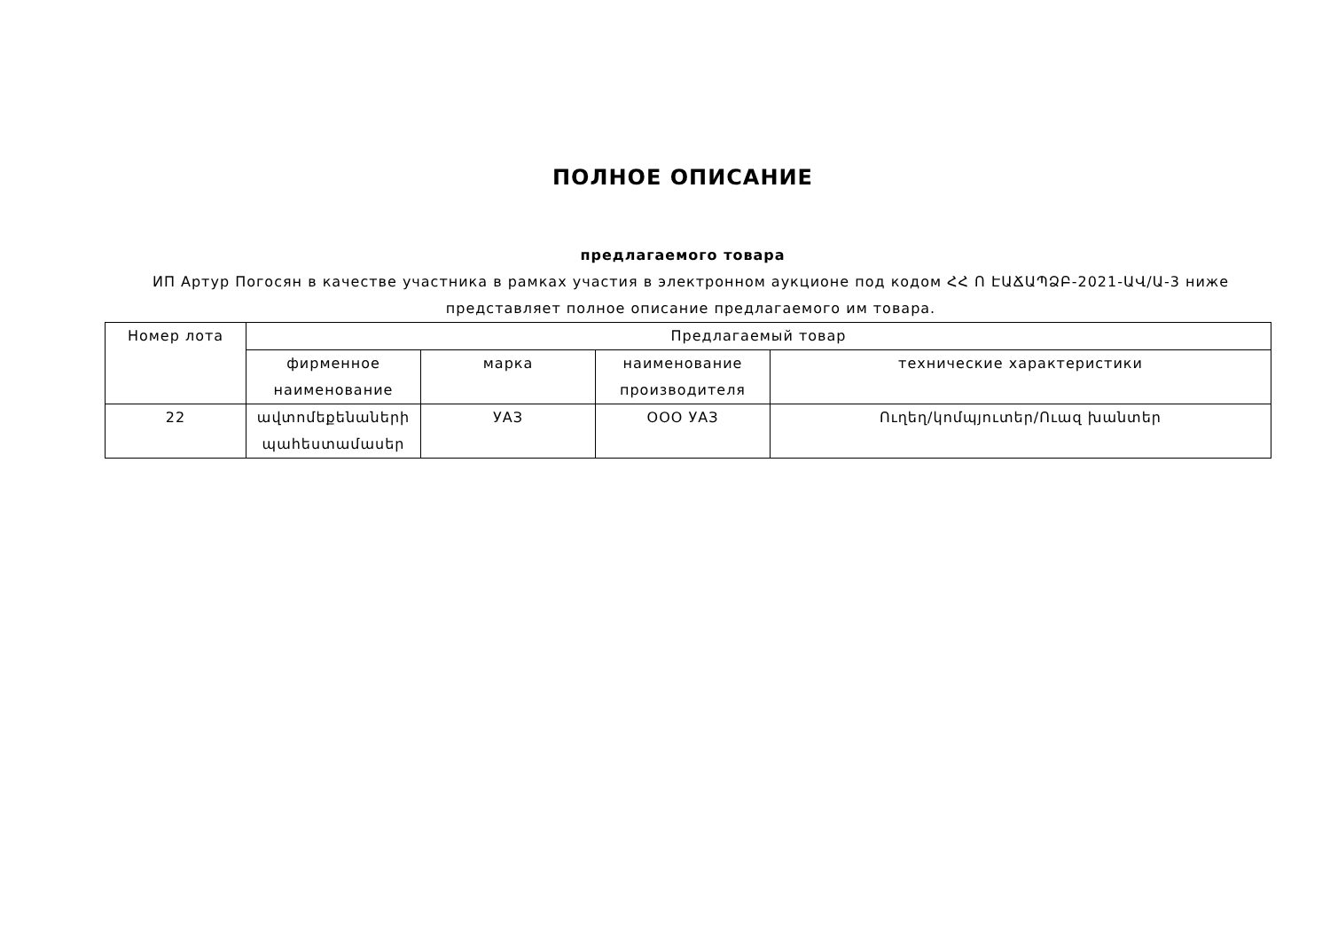ПОЛНОЕ ОПИСАНИЕ
предлагаемого товара
ИП Артур Погосян в качестве участника в рамках участия в электронном аукционе под кодом ՀՀ Ո ԷԱՃԱՊՁԲ-2021-ԱՎ/Ա-3 ниже представляет полное описание предлагаемого им товара.
| Номер лота | Предлагаемый товар | | | |
| --- | --- | --- | --- | --- |
| | фирменное наименование | марка | наименование производителя | технические характеристики |
| 22 | ավտոմեքենաների պահեստամասեր | УАЗ | ООО УАЗ | Ուղեղ/կոմպյուտեր/Ուազ խանտեր |